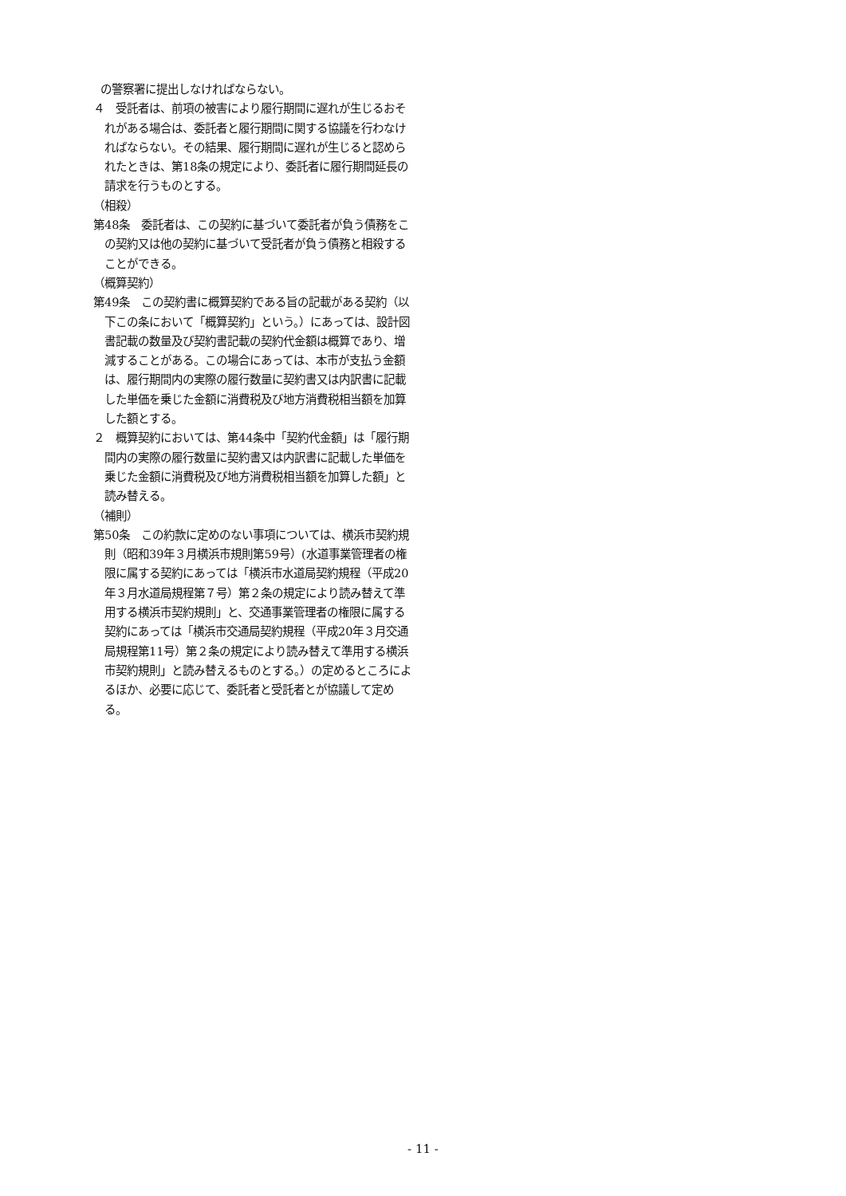の警察署に提出しなければならない。
４　受託者は、前項の被害により履行期間に遅れが生じるおそれがある場合は、委託者と履行期間に関する協議を行わなければならない。その結果、履行期間に遅れが生じると認められたときは、第18条の規定により、委託者に履行期間延長の請求を行うものとする。
（相殺）
第48条　委託者は、この契約に基づいて委託者が負う債務をこの契約又は他の契約に基づいて受託者が負う債務と相殺することができる。
（概算契約）
第49条　この契約書に概算契約である旨の記載がある契約（以下この条において「概算契約」という。）にあっては、設計図書記載の数量及び契約書記載の契約代金額は概算であり、増減することがある。この場合にあっては、本市が支払う金額は、履行期間内の実際の履行数量に契約書又は内訳書に記載した単価を乗じた金額に消費税及び地方消費税相当額を加算した額とする。
２　概算契約においては、第44条中「契約代金額」は「履行期間内の実際の履行数量に契約書又は内訳書に記載した単価を乗じた金額に消費税及び地方消費税相当額を加算した額」と読み替える。
（補則）
第50条　この約款に定めのない事項については、横浜市契約規則（昭和39年３月横浜市規則第59号）(水道事業管理者の権限に属する契約にあっては「横浜市水道局契約規程（平成20年３月水道局規程第７号）第２条の規定により読み替えて準用する横浜市契約規則」と、交通事業管理者の権限に属する契約にあっては「横浜市交通局契約規程（平成20年３月交通局規程第11号）第２条の規定により読み替えて準用する横浜市契約規則」と読み替えるものとする。）の定めるところによるほか、必要に応じて、委託者と受託者とが協議して定める。
- 11 -